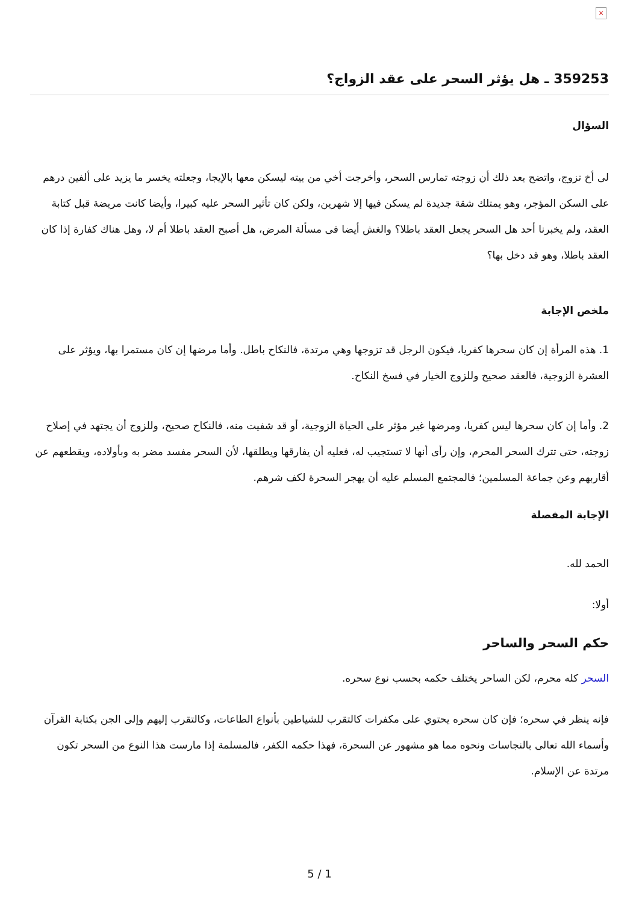×
359253 ـ هل يؤثر السحر على عقد الزواج؟
السؤال
لى أخ تزوج، واتضح بعد ذلك أن زوجته تمارس السحر، وأخرجت أخي من بيته ليسكن معها بالإيجا، وجعلته يخسر ما يزيد على ألفين درهم على السكن المؤجر، وهو يمتلك شقة جديدة لم يسكن فيها إلا شهرين، ولكن كان تأثير السحر عليه كبيرا، وأيضا كانت مريضة قبل كتابة العقد، ولم يخبرنا أحد هل السحر يجعل العقد باطلا؟ والغش أيضا فى مسألة المرض، هل أصبح العقد باطلا أم لا، وهل هناك كفارة إذا كان العقد باطلا، وهو قد دخل بها؟
ملخص الإجابة
1. هذه المرأة إن كان سحرها كفريا، فيكون الرجل قد تزوجها وهي مرتدة، فالنكاح باطل. وأما مرضها إن كان مستمرا بها، ويؤثر على العشرة الزوجية، فالعقد صحيح وللزوج الخيار في فسخ النكاح.
2. وأما إن كان سحرها ليس كفريا، ومرضها غير مؤثر على الحياة الزوجية، أو قد شفيت منه، فالنكاح صحيح، وللزوج أن يجتهد في إصلاح زوجته، حتى تترك السحر المحرم، وإن رأى أنها لا تستجيب له، فعليه أن يفارقها ويطلقها، لأن السحر مفسد مضر به وبأولاده، ويقطعهم عن أقاربهم وعن جماعة المسلمين؛ فالمجتمع المسلم عليه أن يهجر السحرة لكف شرهم.
الإجابة المفصلة
الحمد لله.
أولا:
حكم السحر والساحر
السحر كله محرم، لكن الساحر يختلف حكمه بحسب نوع سحره.
فإنه ينظر في سحره؛ فإن كان سحره يحتوي على مكفرات كالتقرب للشياطين بأنواع الطاعات، وكالتقرب إليهم وإلى الجن بكتابة القرآن وأسماء الله تعالى بالنجاسات ونحوه مما هو مشهور عن السحرة، فهذا حكمه الكفر، فالمسلمة إذا مارست هذا النوع من السحر تكون مرتدة عن الإسلام.
5 / 1